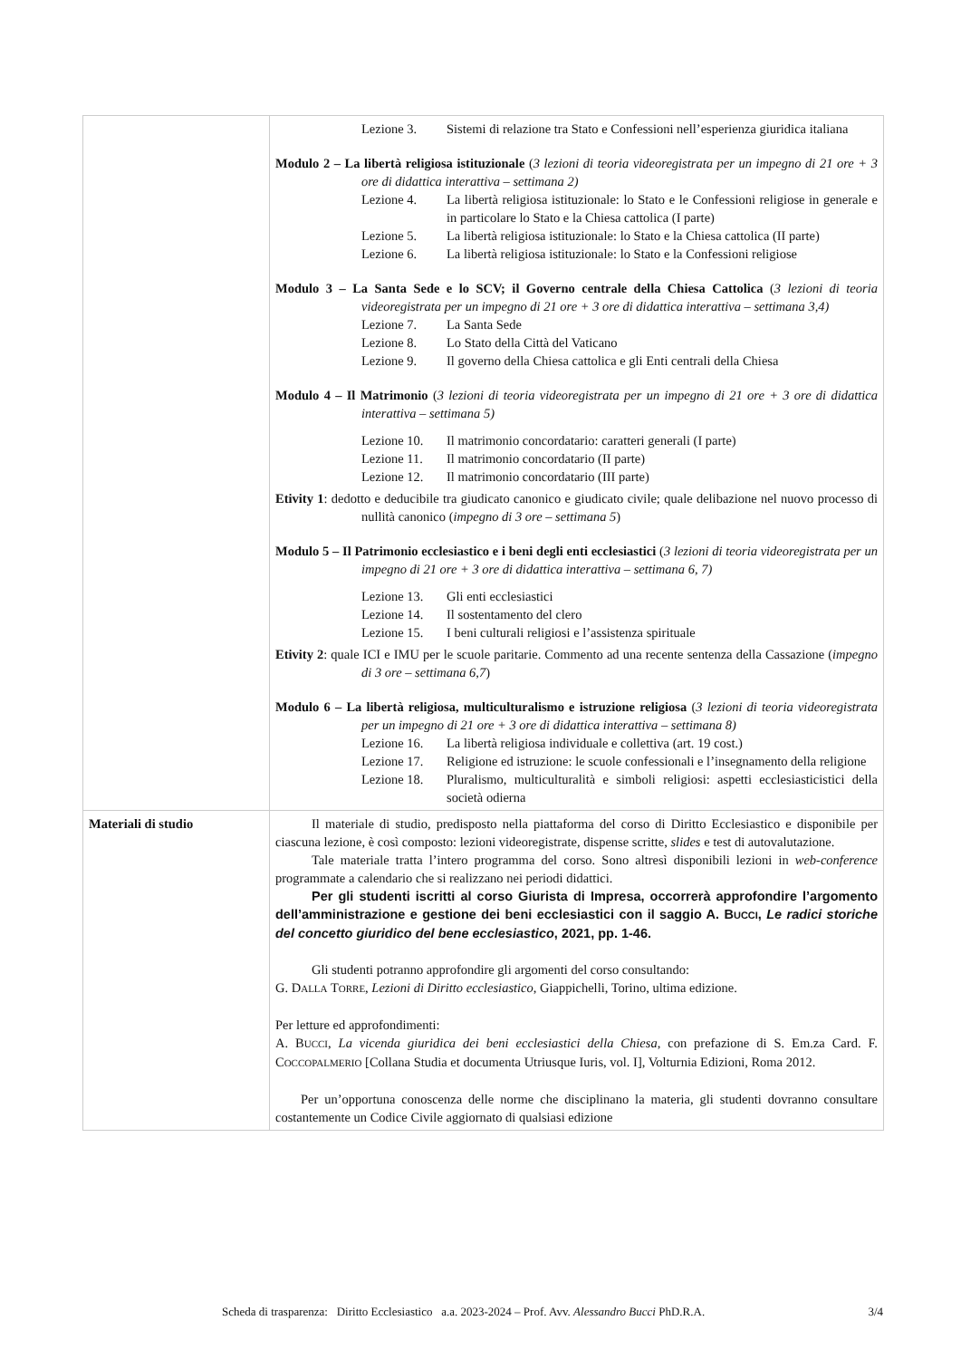| | Lezione 3. Sistemi di relazione tra Stato e Confessioni nell’esperienza giuridica italiana Modulo 2 – La libertà religiosa istituzionale ( 3 lezioni di teoria videoregistrata per un impegno di 21 ore + 3 ore di didattica interattiva – settimana 2) Lezione 4. La libertà religiosa istituzionale: lo Stato e le Confessioni religiose in generale e in particolare lo Stato e la Chiesa cattolica (I parte) Lezione 5. La libertà religiosa istituzionale: lo Stato e la Chiesa cattolica (II parte) Lezione 6. La libertà religiosa istituzionale: lo Stato e la Confessioni religiose Modulo 3 – La Santa Sede e lo SCV; il Governo centrale della Chiesa Cattolica ( 3 lezioni di teoria videoregistrata per un impegno di 21 ore + 3 ore di didattica interattiva – settimana 3,4) Lezione 7. La Santa Sede Lezione 8. Lo Stato della Città del Vaticano Lezione 9. Il governo della Chiesa cattolica e gli Enti centrali della Chiesa Modulo 4 – Il Matrimonio ( 3 lezioni di teoria videoregistrata per un impegno di 21 ore + 3 ore di didattica interattiva – settimana 5) Lezione 10. Il matrimonio concordatario: caratteri generali (I parte) Lezione 11. Il matrimonio concordatario (II parte) Lezione 12. Il matrimonio concordatario (III parte) Etivity 1 : dedotto e deducibile tra giudicato canonico e giudicato civile; quale delibazione nel nuovo processo di nullità canonico ( impegno di 3 ore – settimana 5 ) Modulo 5 – Il Patrimonio ecclesiastico e i beni degli enti ecclesiastici ( 3 lezioni di teoria videoregistrata per un impegno di 21 ore + 3 ore di didattica interattiva – settimana 6, 7) Lezione 13. Gli enti ecclesiastici Lezione 14. Il sostentamento del clero Lezione 15. I beni culturali religiosi e l’assistenza spirituale Etivity 2 : quale ICI e IMU per le scuole paritarie. Commento ad una recente sentenza della Cassazione ( impegno di 3 ore – settimana 6,7 ) Modulo 6 – La libertà religiosa, multiculturalismo e istruzione religiosa ( 3 lezioni di teoria videoregistrata per un impegno di 21 ore + 3 ore di didattica interattiva – settimana 8) Lezione 16. La libertà religiosa individuale e collettiva (art. 19 cost.) Lezione 17. Religione ed istruzione: le scuole confessionali e l’insegnamento della religione Lezione 18. Pluralismo, multiculturalità e simboli religiosi: aspetti ecclesiasticistici della società odierna |
| Materiali di studio | Il materiale di studio, predisposto nella piattaforma del corso di Diritto Ecclesiastico e disponibile per ciascuna lezione, è così composto: lezioni videoregistrate, dispense scritte, slides e test di autovalutazione. Tale materiale tratta l’intero programma del corso. Sono altresì disponibili lezioni in web-conference programmate a calendario che si realizzano nei periodi didattici. Per gli studenti iscritti al corso Giurista di Impresa, occorrerà approfondire l’argomento dell’amministrazione e gestione dei beni ecclesiastici con il saggio A. B UCCI , Le radici storiche del concetto giuridico del bene ecclesiastico , 2021, pp. 1-46. Gli studenti potranno approfondire gli argomenti del corso consultando: G. D ALLA T ORRE , Lezioni di Diritto ecclesiastico , Giappichelli, Torino, ultima edizione. Per letture ed approfondimenti: A. B UCCI , La vicenda giuridica dei beni ecclesiastici della Chiesa , con prefazione di S. Em.za Card. F. C OCCOPALMERIO [Collana Studia et documenta Utriusque Iuris, vol. I], Volturnia Edizioni, Roma 2012. Per un’opportuna conoscenza delle norme che disciplinano la materia, gli studenti dovranno consultare costantemente un Codice Civile aggiornato di qualsiasi edizione |
Scheda di trasparenza: Diritto Ecclesiastico a.a. 2023-2024 – Prof. Avv. Alessandro Bucci PhD.R.A. 3/4